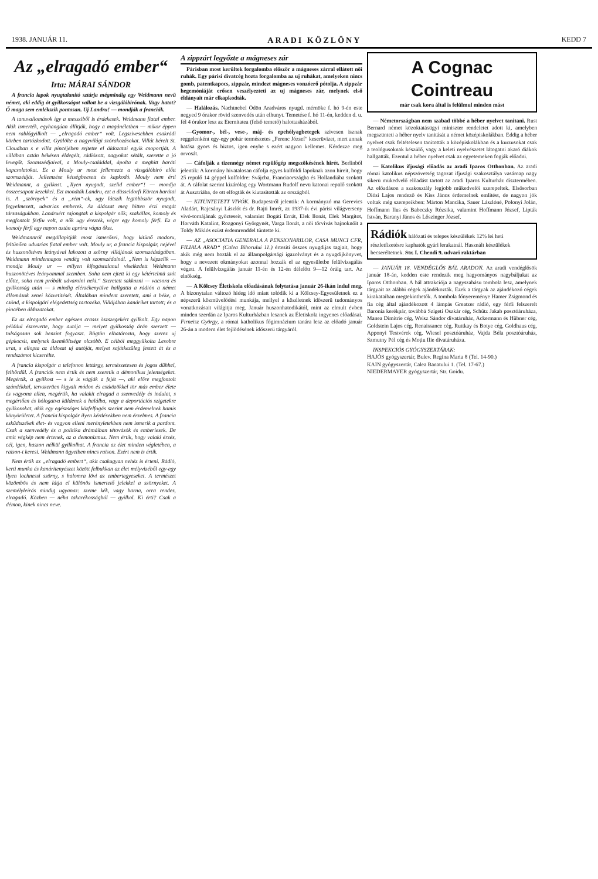1938. JANUÁR 11. ARADI KÖZLÖNY KEDD 7
Az „elragadó ember“
Irta: MÁRAI SÁNDOR
A francia lapok nyugtalanitó sztárja mégmindig egy Weidmann nevü német, aki eddig öt gyilkosságot vallott be a vizsgálóbirónak. Vagy hatot? Ő maga sem emlékszik pontosan. Uj Landru! — mondják a franciák.
A tanuvallomások így a messziből is érdekesek. Weidmann fiatal ember. Akik ismerték, egyhangúan állitják, hogy a magánéletben — mikor éppen nem rablógyilkolt — „elragadó ember“ volt. Legszivesebben csakrádi körben tartózkodott. Gyülölte a nagyvilági szórakozásokat. Villát bérelt St. Cloudban s e villa pincéjében rejtette el áldozatai egyik csoportját. A villában aztán békésen éldegélt, rádiózott, nagyokat sétált, szerette a jó levegőt. Szomszédjaival, a Mouly-családdal, ápolta a meghitt baráti kapcsolatokat. Ez a Mouly ur most jellemezte a vizsgálóbiró előtt szomszédját. Jellemzése kétségbeesett és kapkodó. Mouly nem érti Weidmannt, a gyilkost. „Ilyen nyugodt, szelid ember“! — mondja összecsapott kezekkel. Ezt mondták Landru, ezt a düsseldorfi Kürten barátai is. A „szörnyek“ és a „rém“-ek, ugy látszik legtöbbször nyugodt, fegyelmezett, udvarias emberek. Az áldozat meg hitten érzi magát társaságukban. Landruért rajongtak a kispolgár nők; szakállas, komoly és megfontolt férfiu volt, a nők ugy érezték, végre egy komoly férfi. Ez a komoly férfi egy napon aztán apróra vágta őket.
Weidmannról megállapitják most ismerősei, hogy kitünő modoru, feltünően udvarias fiatal ember volt. Mouly ur, a francia kispolgár, nejével és huszonötéves leányával lakozott a szörny villájának szomszédságában. Weidmann mindennapos vendég volt szomszédainál. „Nem is képzelik — mondja Mouly ur — milyen kifogástalanul viselkedett Weidmann huszonötéves leányommal szemben. Soha nem ejtett ki egy kétértelmü szót előtte, soha nem próbált udvarolni neki.“ Szeretett sakkozni — vacsora és gyilkosság után — s mindig elérzékenyülve hallgatta a rádión a német állomások zenei közvetitését. Általában mindent szeretett, ami a béke, a csönd, a kispolgári elégedettség tartozéka. Villájában kanáriket tartott; és a pincében áldozatokat.
Ez az elragadó ember egészen crassz öszszegekért gyilkolt. Egy napon például észrevette, hogy autója — melyet gyilkosság árán szerzett — tulságosan sok benzint fogyaszt. Rögtön elhatározta, hogy szerez uj gépkocsit, melynek üzemköltsége olcsóbb. E célból meggyilkolta Lesobre urat, s ellopta az áldozat uj autóját, melyet sajátkezüleg festett át és a rendszámot kicserélte.
A francia kispolgár a telefonon lettárgy, természetesen és jogos dühhel, felhördül. A franciák nem értik és nem szeretik a démonikus jelenségeket. Megértik, a gyilkost — s le is vágják a fejét —, aki előre megfontolt szándékkal, tervszerüen kigyalt módon és eszközökkel tör más ember élete és vagyona ellen, megértik, ha valakit elragad a szenvedély és indulat, s megértően és hólogatva küldenek a halálba, vagy a deportációs szigetekre gyilkosokat, akik egy egészséges közfelfogás szerint nem érdemelnek hamis könyörületet. A francia kispolgár ilyen kérdésekben nem érzelmes. A francia esküdtszékek élet- és vagyon elleni merényletekben nem ismerik a pardont. Csak a szenvedély és a politika drámáiban tétovázók és emberiesek. De amit végkép nem értenek, az a demonizmus. Nem értik, hogy valaki érzés, cél, igen, haszon nélkül gyilkolhat. A francia az élet minden végletében, a raison-t keresi. Weidmann ügyeiben nincs raison. Ezért nem is értik.
Nem értik az „elragadó embert“, akit csakugyan nehéz is érteni. Rádió, kerti munka és kanáritenyészet között felbukkan az élet mélyvizéből egy-egy ilyen lochnessi szörny, s halomra lövi az embertegyeseket. A természet közömbös és nem látja el különös ismertető jelekkel a szörnyeket. A személyleírás mindig ugyanaz: szeme kék, vagy barna, orra rendes, elragadó. Közben — néha takarékosságból — gyilkol. Ki érti? Csak a démon, kinek nincs neve.
A zippzárt legyőzte a mágneses zár
Párisban most kerültek forgalomba először a mágneses zárral ellátott női ruhák. Egy párisi divatcég hozta forgalomba az uj ruhákat, amelyeken nincs gomb, patentkapocs, zippzár, mindezt mágneses vonzóerő pótolja. A zippzár hegemóniáját erősen veszélyezteti az uj mágneses zár, melynek első éldányait már elkapkodták.
— Halálozás. Nachtnebel Ödön Aradváros nyugd. mérnöke f. hó 9-én este negyed 9 órakor rövid szenvedés után elhunyt. Temetése f. hó 11-én, kedden d. u. fél 4 órakor lesz az Eternitatea (felső temető) halottasházából.
—Gyomor-, bél-, vese-, máj- és epehólyagbetegek szivesen isznak reggelenként egy-egy pohár természetes „Ferenc József“ keserüvizet, mert annak hatása gyors és biztos, igen enyhe s ezért nagyon kellemes. Kérdezze meg orvosát.
— Cáfolják a tizennégy német repülőgép megszökésének hirét. Berlinből jelentik: A kormány hivatalosan cáfolja egyes külföldi lapoknak azon hireit, hogy 25 repülő 14 géppel külföldre: Svájcba, Franciaországba és Hollandiába szökött át. A cáfolat szerint kizárólag egy Wortmann Rudolf nevü katonai repülő szökött át Ausztriába, de ott elfogták és kiutasitották az országból.
— KITÜNTETETT VIVÓK. Budapestről jelentik: A kormányzó ma Gerevics Aladárt, Rajcsányi Lászlót és dr. Rajti Imrét, az 1937-ik évi párisi világverseny vivó-tornájának győzteseit, valamint Bogáti Ernát, Elek Ilonát, Elek Margitot, Horváth Katalint, Rozgonyi Györgynét, Varga Ilonát, a női tőrvivás bajnoknőit a Toldy Miklós ezüst érdemrenddel tüntette ki.
— AZ „ASOCIATIA GENERALA A PENSIONARILOR, CASA MUNCI CFR, FILIALA ARAD“ (Calea Bihorului 11.) értesiti összes nyugdijas tagjait, hogy akik még nem hozták el az állampolgársági igazolványt és a nyugdijkönyvet, hogy a nevezett okmányokat azonnal hozzák el az egyesületbe felülvizsgálás végett. A felülvizsgálás január 11-én és 12-én délelőtt 9—12 óráig tart. Az elnökség.
— A Kölcsey Életiskola előadásának folytatása január 26-ikán indul meg. A bizonytalan változó hideg idő miatt tolódik ki a Kölcsey-Egyesületnek ez a népszerü közmüvelődési munkája, mellyel a közéletnek időszerü tudományos vonatkozásait világitja meg. Január huszonhatodikától, mint az elmult évben minden szerdán az Iparos Kulturházban lesznek az Életiskola ingyenes előadásai. Firneisz György, a római katholikus főgimnázium tanára lesz az előadó január 26-án a modern élet fejlődésének időszerü tárgyáról.
A Cognac Cointreau
már csak kora által is felülmul minden mást
— Németországban nem szabad többé a héber nyelvet tanitani. Rust Bernard német közoktatásügyi miniszter rendeletet adott ki, amelyben megszünteti a héber nyelv tanitását a német középiskolákban. Eddig a héber nyelvet csak feltételesen tanitották a középiskolákban és a kurzusokat csak a teológusoknak készülő, vagy a keleti nyelvészetet látogatni akaró diákok hallgatták. Ezentul a héber nyelvet csak az egyetemeken fogják előadni.
— Katolikus ifjusági előadás az aradi Iparos Otthonban. Az aradi római katolikus népszövetség tagozat ifjusági szakosztálya vasárnap nagy sikerü mükedvelő előadást tartott az aradi Iparos Kulturház dísztermében. Az előadáson a szakosztály legjobb mükedvelői szerepeltek. Elsősorban Diósi Lajos rendező és Kiss János érdemelnek emlitést, de nagyon jók voltak még szerepeikben: Márton Mancika, Sauer Lászlóné, Polonyi Jolán, Hoffmann Ilus és Babeczky Rózsika, valamint Hoffmann József, Lipták István, Baranyi János és Lőszinger József.
Rádiók hálózati és telepes készülékek 12% lei heti részletfizetésre kaphatók gyári lerakatnál. Használt készülékek becseréltetnek. Str. I. Chendi 9. udvari raktárban
— JANUÁR 18. VENDÉGLŐS BÁL ARADON. Az aradi vendéglősök január 18-án, kedden este rendezik meg hagyományos nagybáljukat az Iparos Otthonban. A bál attrakciója a nagyszabásu tombola lesz, amelynek tárgyait az alábbi cégek ajándékozták. Ezek a tárgyak az ajándékozó cégek kirakataiban megtekinthetők. A tombola főnyereménye Hamer Zsigmond és fia cég által ajándékozott 4 lámpás Greatzer rádió, egy férfi felszerelt Baronia kerékpár, továbbá Szigeti Oszkár cég, Schütz Jakab posztóáruháza, Manea Dimitrie cég, Weisz Sándor divatáruház, Ackermann és Hübner cég, Goldstein Lajos cég, Renaissance cég, Ruttkay és Botye cég, Goldhaus cég, Apponyi Testvérek cég, Wiesel posztóáruház, Vajda Béla posztóáruház, Szmutny Pél cég és Moțiu Ilie divatáruháza.
INSPEKCIÓS GYÓGYSZERTÁRAK:
HAJÓS gyógyszertár, Bulev. Regina Maria 8 (Tel. 14-90.)
KAIN gyógyszertár, Calea Banatului 1. (Tel. 17-67.)
NIEDERMAYER gyógyszertár, Str. Goidu.